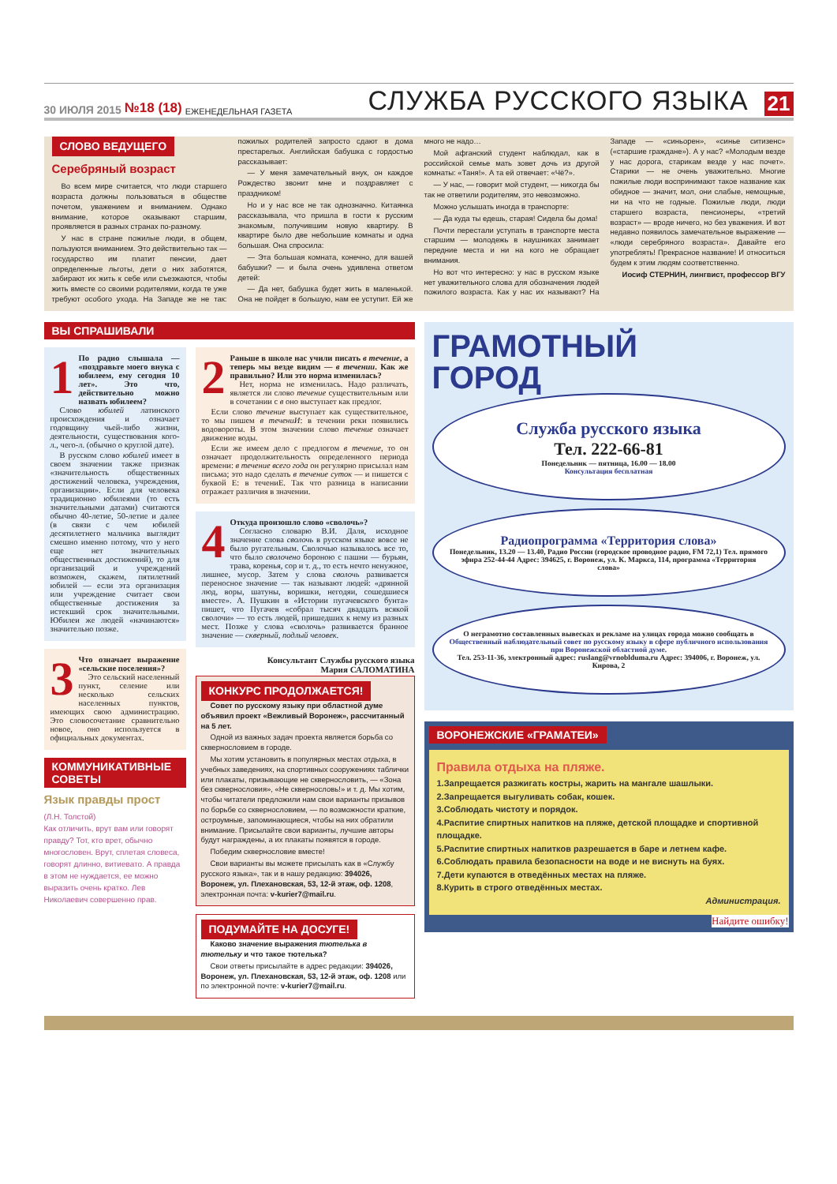30 ИЮЛЯ 2015 №18 (18) ЕЖЕНЕДЕЛЬНАЯ ГАЗЕТА СЛУЖБА РУССКОГО ЯЗЫКА 21
СЛОВО ВЕДУЩЕГО
Серебряный возраст
Во всем мире считается, что люди старшего возраста должны пользоваться в обществе почетом, уважением и вниманием. Однако внимание, которое оказывают старшим, проявляется в разных странах по-разному.
У нас в стране пожилые люди, в общем, пользуются вниманием. Это действительно так — государство им платит пенсии, дает определенные льготы, дети о них заботятся, забирают их жить к себе или съезжаются, чтобы жить вместе со своими родителями, когда те уже требуют особого ухода. На Западе же не так: пожилых родителей запросто сдают в дома престарелых. Английская бабушка с гордостью рассказывает:
— У меня замечательный внук, он каждое Рождество звонит мне и поздравляет с праздником!
Но и у нас все не так однозначно. Китаянка рассказывала, что пришла в гости к русским знакомым, получившим новую квартиру. В квартире было две небольшие комнаты и одна большая. Она спросила:
— Эта большая комната, конечно, для вашей бабушки? — и была очень удивлена ответом детей:
— Да нет, бабушка будет жить в маленькой. Она не пойдет в большую, нам ее уступит. Ей же много не надо…
Мой афганский студент наблюдал, как в российской семье мать зовет дочь из другой комнаты: «Таня!». А та ей отвечает: «Чё?».
— У нас, — говорит мой студент, — никогда бы так не ответили родителям, это невозможно.
Можно услышать иногда в транспорте:
— Да куда ты едешь, старая! Сидела бы дома!
Почти перестали уступать в транспорте места старшим — молодежь в наушниках занимает передние места и ни на кого не обращает внимания.
Но вот что интересно: у нас в русском языке нет уважительного слова для обозначения людей пожилого возраста. Как у нас их называют? На Западе — «синьорен», «синье ситизенс» («старшие граждане»). А у нас? «Молодым везде у нас дорога, старикам везде у нас почет». Старики — не очень уважительно. Многие пожилые люди воспринимают такое название как обидное — значит, мол, они слабые, немощные, ни на что не годные. Пожилые люди, люди старшего возраста, пенсионеры, «третий возраст» — вроде ничего, но без уважения. И вот недавно появилось замечательное выражение — «люди серебряного возраста». Давайте его употреблять! Прекрасное название! И относиться будем к этим людям соответственно.
Иосиф СТЕРНИН, лингвист, профессор ВГУ
ВЫ СПРАШИВАЛИ
1 По радио слышала — «поздравьте моего внука с юбилеем, ему сегодня 10 лет». Это что, действительно можно назвать юбилеем?
Слово юбилей латинского происхождения и означает годовщину чьей-либо жизни, деятельности, существования кого-л., чего-л. (обычно о круглой дате).
В русском слово юбилей имеет в своем значении также признак «значительность общественных достижений человека, учреждения, организации». Если для человека традиционно юбилеями (то есть значительными датами) считаются обычно 40-летие, 50-летие и далее (в связи с чем юбилей десятилетнего мальчика выглядит смешно именно потому, что у него еще нет значительных общественных достижений), то для организаций и учреждений возможен, скажем, пятилетний юбилей — если эта организация или учреждение считает свои общественные достижения за истекший срок значительными. Юбилеи же людей «начинаются» значительно позже.
3 Что означает выражение «сельские поселения»?
Это сельский населенный пункт, селение или несколько сельских населенных пунктов, имеющих свою администрацию. Это словосочетание сравнительно новое, оно используется в официальных документах.
КОММУНИКАТИВНЫЕ СОВЕТЫ
Язык правды прост
(Л.Н. Толстой)
Как отличить, врут вам или говорят правду? Тот, кто врет, обычно многословен. Врут, сплетая словеса, говорят длинно, витиевато. А правда в этом не нуждается, ее можно выразить очень кратко. Лев Николаевич совершенно прав.
2 Раньше в школе нас учили писать в течение, а теперь мы везде видим — в течении. Как же правильно? Или это норма изменилась?
Нет, норма не изменилась. Надо различать, является ли слово течение существительным или в сочетании с в оно выступает как предлог.
Если слово течение выступает как существительное, то мы пишем в течениИ: в течении реки появились водовороты. В этом значении слово течение означает движение воды.
Если же имеем дело с предлогом в течение, то он означает продолжительность определенного периода времени: в течение всего года он регулярно присылал нам письма; это надо сделать в течение суток — и пишется с буквой Е: в течениЕ. Так что разница в написании отражает различия в значении.
4 Откуда произошло слово «сволочь»?
Согласно словарю В.И. Даля, исходное значение слова сволочь в русском языке вовсе не было ругательным. Сволочью называлось все то, что было сволочено бороною с пашни — бурьян, трава, коренья, сор и т. д., то есть нечто ненужное, лишнее, мусор. Затем у слова сволочь развивается переносное значение — так называют людей: «дрянной люд, воры, шатуны, воришки, негодяи, сошедшиеся вместе». А. Пушкин в «Истории пугачевского бунта» пишет, что Пугачев «собрал тысяч двадцать всякой сволочи» — то есть людей, пришедших к нему из разных мест. Позже у слова «сволочь» развивается бранное значение — скверный, подлый человек.
Консультант Службы русского языка
Мария САЛОМАТИНА
КОНКУРС ПРОДОЛЖАЕТСЯ!
Совет по русскому языку при областной думе объявил проект «Вежливый Воронеж», рассчитанный на 5 лет.
Одной из важных задач проекта является борьба со сквернословием в городе.
Мы хотим установить в популярных местах отдыха, в учебных заведениях, на спортивных сооружениях таблички или плакаты, призывающие не сквернословить, — «Зона без сквернословия», «Не сквернословь!» и т. д. Мы хотим, чтобы читатели предложили нам свои варианты призывов по борьбе со сквернословием, — по возможности краткие, остроумные, запоминающиеся, чтобы на них обратили внимание. Присылайте свои варианты, лучшие авторы будут награждены, а их плакаты появятся в городе.
Победим сквернословие вместе!
Свои варианты вы можете присылать как в «Службу русского языка», так и в нашу редакцию: 394026, Воронеж, ул. Плехановская, 53, 12-й этаж, оф. 1208, электронная почта: v-kurier7@mail.ru.
ПОДУМАЙТЕ НА ДОСУГЕ!
Каково значение выражения тютелька в тютельку и что такое тютелька?
Свои ответы присылайте в адрес редакции: 394026, Воронеж, ул. Плехановская, 53, 12-й этаж, оф. 1208 или по электронной почте: v-kurier7@mail.ru.
ГРАМОТНЫЙ
ГОРОД
Служба русского языка
Тел. 222-66-81
Понедельник — пятница, 16.00 — 18.00
Консультация бесплатная
Радиопрограмма «Территория слова»
Понедельник, 13.20 — 13.40, Радио России (городское проводное радио, FM 72,1) Тел. прямого эфира 252-44-44 Адрес: 394625, г. Воронеж, ул. К. Маркса, 114, программа «Территория слова»
О неграмотно составленных вывесках и рекламе на улицах города можно сообщать в
Общественный наблюдательный совет по русскому языку в сфере публичного использования при Воронежской областной думе.
Тел. 253-11-36, электронный адрес: ruslang@vrnoblduma.ru Адрес: 394006, г. Воронеж, ул. Кирова, 2
ВОРОНЕЖСКИЕ «ГРАМАТЕИ»
Правила отдыха на пляже.
1.Запрещается разжигать костры, жарить на мангале шашлыки.
2.Запрещается выгуливать собак, кошек.
3.Соблюдать чистоту и порядок.
4.Распитие спиртных напитков на пляже, детской площадке и спортивной площадке.
5.Распитие спиртных напитков разрешается в баре и летнем кафе.
6.Соблюдать правила безопасности на воде и не виснуть на буях.
7.Дети купаются в отведённых местах на пляже.
8.Курить в строго отведённых местах.
Администрация.
Найдите ошибку!